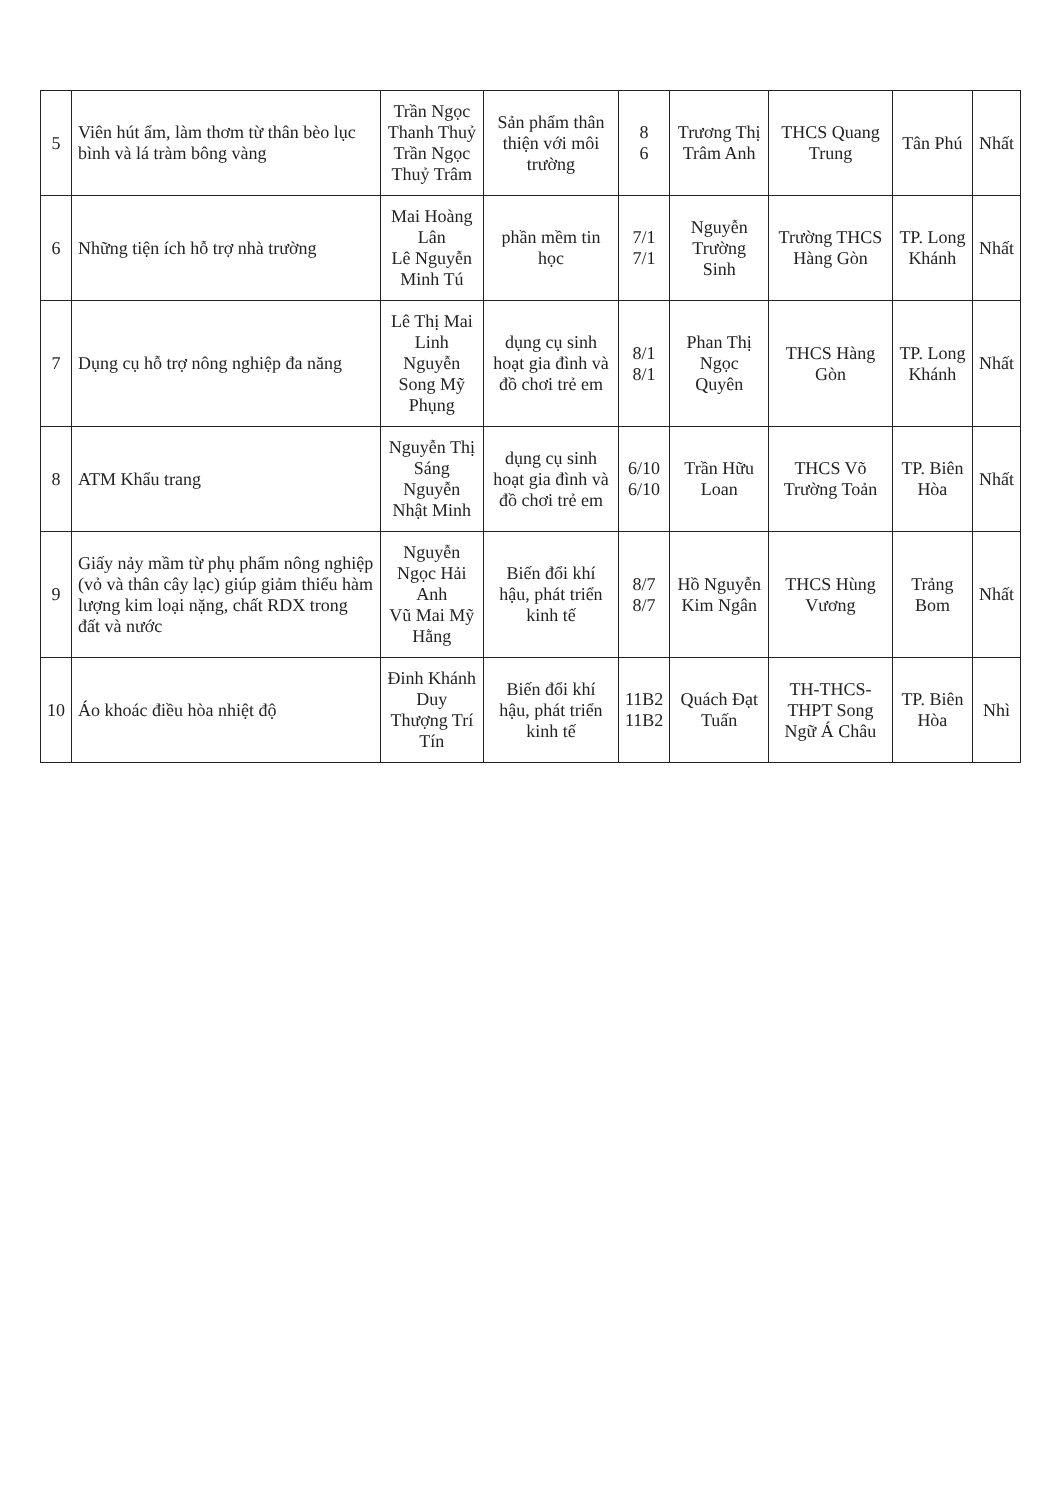| 5 | Viên hút ẩm, làm thơm từ thân bèo lục bình và lá tràm bông vàng | Trần Ngọc Thanh Thuỷ Trần Ngọc Thuỷ Trâm | Sản phẩm thân thiện với môi trường | 8 6 | Trương Thị Trâm Anh | THCS Quang Trung | Tân Phú | Nhất |
| 6 | Những tiện ích hỗ trợ nhà trường | Mai Hoàng Lân Lê Nguyễn Minh Tú | phần mềm tin học | 7/1 7/1 | Nguyễn Trường Sinh | Trường THCS Hàng Gòn | TP. Long Khánh | Nhất |
| 7 | Dụng cụ hỗ trợ nông nghiệp đa năng | Lê Thị Mai Linh Nguyễn Song Mỹ Phụng | dụng cụ sinh hoạt gia đình và đồ chơi trẻ em | 8/1 8/1 | Phan Thị Ngọc Quyên | THCS Hàng Gòn | TP. Long Khánh | Nhất |
| 8 | ATM Khẩu trang | Nguyễn Thị Sáng Nguyễn Nhật Minh | dụng cụ sinh hoạt gia đình và đồ chơi trẻ em | 6/10 6/10 | Trần Hữu Loan | THCS Võ Trường Toản | TP. Biên Hòa | Nhất |
| 9 | Giấy nảy mầm từ phụ phẩm nông nghiệp (vỏ và thân cây lạc) giúp giảm thiểu hàm lượng kim loại nặng, chất RDX trong đất và nước | Nguyễn Ngọc Hải Anh Vũ Mai Mỹ Hằng | Biến đổi khí hậu, phát triển kinh tế | 8/7 8/7 | Hồ Nguyễn Kim Ngân | THCS Hùng Vương | Trảng Bom | Nhất |
| 10 | Áo khoác điều hòa nhiệt độ | Đinh Khánh Duy Thượng Trí Tín | Biến đổi khí hậu, phát triển kinh tế | 11B2 11B2 | Quách Đạt Tuấn | TH-THCS-THPT Song Ngữ Á Châu | TP. Biên Hòa | Nhì |